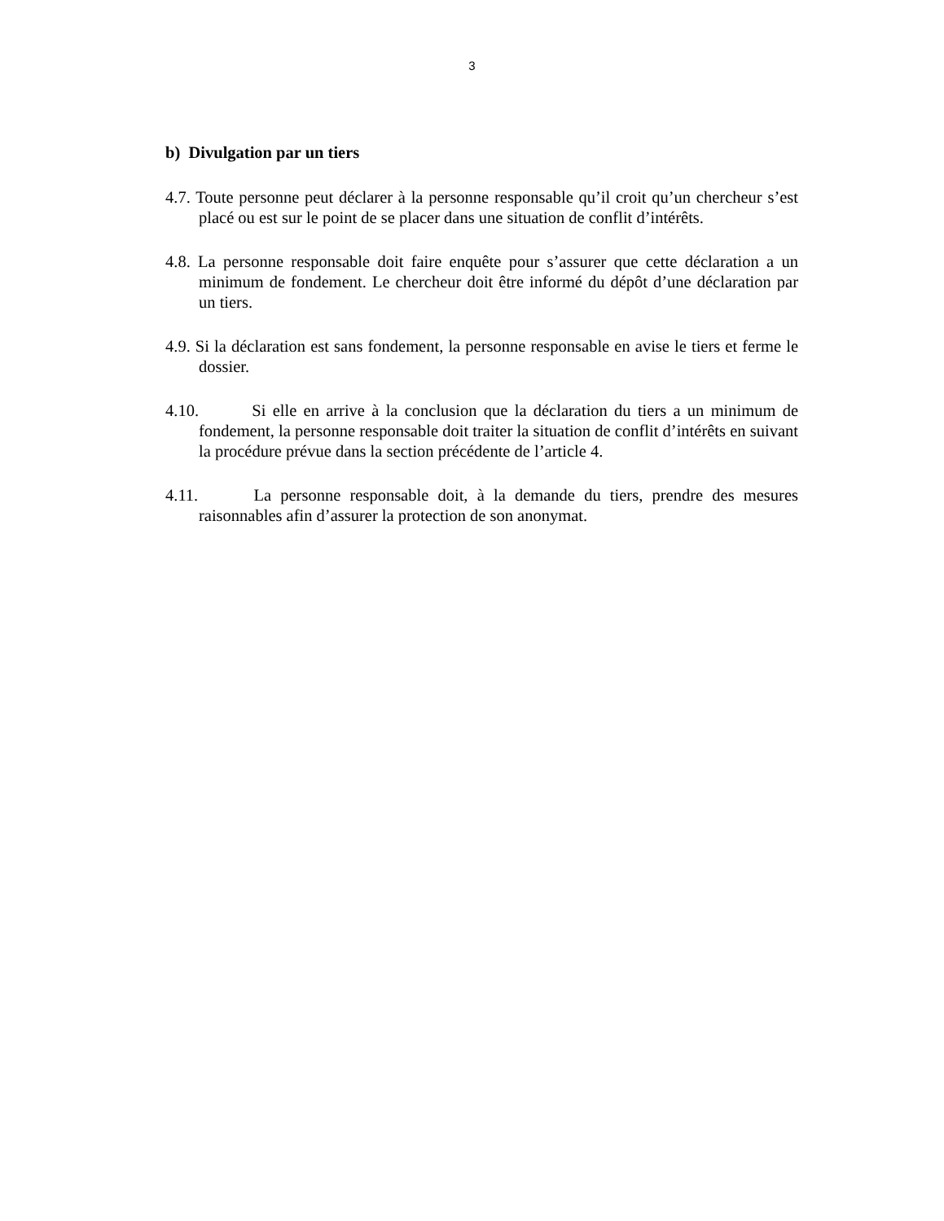3
b) Divulgation par un tiers
4.7. Toute personne peut déclarer à la personne responsable qu’il croit qu’un chercheur s’est placé ou est sur le point de se placer dans une situation de conflit d’intérêts.
4.8. La personne responsable doit faire enquête pour s’assurer que cette déclaration a un minimum de fondement. Le chercheur doit être informé du dépôt d’une déclaration par un tiers.
4.9. Si la déclaration est sans fondement, la personne responsable en avise le tiers et ferme le dossier.
4.10. Si elle en arrive à la conclusion que la déclaration du tiers a un minimum de fondement, la personne responsable doit traiter la situation de conflit d’intérêts en suivant la procédure prévue dans la section précédente de l’article 4.
4.11. La personne responsable doit, à la demande du tiers, prendre des mesures raisonnables afin d’assurer la protection de son anonymat.